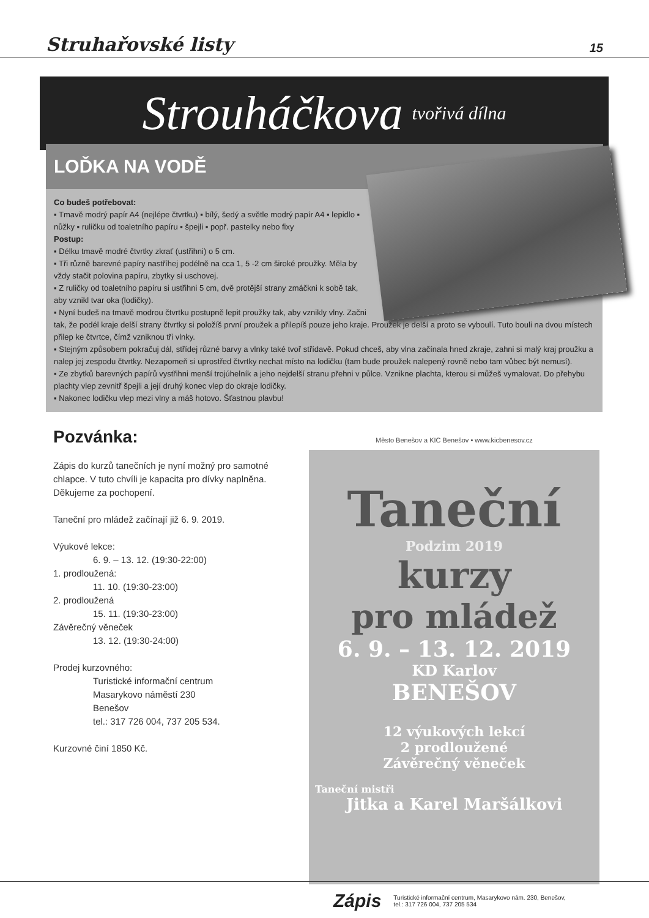Struhařovské listy 15
Strouháčkova tvořivá dílna
LOĎKA NA VODĚ
Co budeš potřebovat:
▪ Tmavě modrý papír A4 (nejlépe čtvrtku) ▪ bílý, šedý a světle modrý papír A4 ▪ lepidlo ▪ nůžky ▪ ruličku od toaletního papíru ▪ špejli ▪ popř. pastelky nebo fixy
Postup:
▪ Délku tmavě modré čtvrtky zkrať (ustřihni) o 5 cm.
▪ Tři různě barevné papíry nastříhej podélně na cca 1, 5 -2 cm široké proužky. Měla by vždy stačit polovina papíru, zbytky si uschovej.
▪ Z ruličky od toaletního papíru si ustřihni 5 cm, dvě protější strany zmáčkni k sobě tak, aby vznikl tvar oka (lodičky).
▪ Nyní budeš na tmavě modrou čtvrtku postupně lepit proužky tak, aby vznikly vlny. Začni tak, že podél kraje delší strany čtvrtky si položíš první proužek a přilepíš pouze jeho kraje. Proužek je delší a proto se vyboulí. Tuto bouli na dvou místech přilep ke čtvrtce, čímž vzniknou tři vlnky.
▪ Stejným způsobem pokračuj dál, střídej různé barvy a vlnky také tvoř střídavě. Pokud chceš, aby vlna začínala hned zkraje, zahni si malý kraj proužku a nalep jej zespodu čtvrtky. Nezapomeň si uprostřed čtvrtky nechat místo na lodičku (tam bude proužek nalepený rovně nebo tam vůbec být nemusí).
▪ Ze zbytků barevných papírů vystřihni menší trojúhelník a jeho nejdelší stranu přehni v půlce. Vznikne plachta, kterou si můžeš vymalovat. Do přehybu plachty vlep zevnitř špejli a její druhý konec vlep do okraje lodičky.
▪ Nakonec lodičku vlep mezi vlny a máš hotovo. Šťastnou plavbu!
Pozvánka:
Zápis do kurzů tanečních je nyní možný pro samotné chlapce. V tuto chvíli je kapacita pro dívky naplněna. Děkujeme za pochopení.
Taneční pro mládež začínají již 6. 9. 2019.
Výukové lekce:
6. 9. – 13. 12. (19:30-22:00)
1. prodloužená:
11. 10. (19:30-23:00)
2. prodloužená
15. 11. (19:30-23:00)
Závěrečný věneček
13. 12. (19:30-24:00)
Prodej kurzovného:
Turistické informační centrum
Masarykovo náměstí 230
Benešov
tel.: 317 726 004, 737 205 534.
Kurzovné činí 1850 Kč.
Město Benešov a KIC Benešov • www.kicbenesov.cz
Taneční
Podzim 2019
kurzy
pro mládež
6. 9. – 13. 12. 2019
KD Karlov
BENEŠOV
12 výukových lekcí
2 prodloužené
Závěrečný věneček
Taneční mistři
Jitka a Karel Maršálkovi
Zápis Turistické informační centrum, Masarykovo nám. 230, Benešov, tel.: 317 726 004, 737 205 534